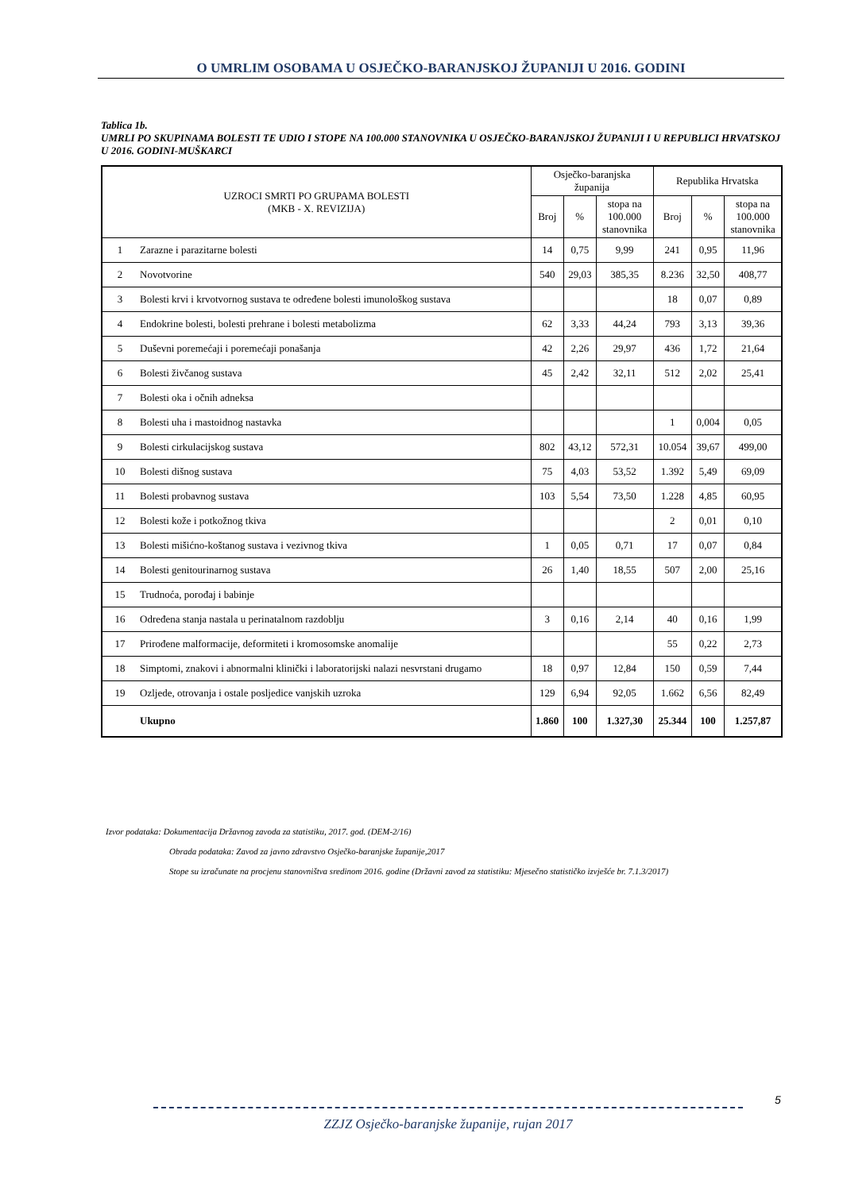O UMRLIM OSOBAMA U OSJEČKO-BARANJSKOJ ŽUPANIJI U 2016. GODINI
Tablica 1b.
UMRLI PO SKUPINAMA BOLESTI TE UDIO I STOPE NA 100.000 STANOVNIKA U OSJEČKO-BARANJSKOJ ŽUPANIJI I U REPUBLICI HRVATSKOJ U 2016. GODINI-MUŠKARCI
| UZROCI SMRTI PO GRUPAMA BOLESTI (MKB - X. REVIZIJA) | | Osječko-baranjska županija | | | Republika Hrvatska | | |
| --- | --- | --- | --- | --- | --- | --- | --- |
| | | Broj | % | stopa na 100.000 stanovnika | Broj | % | stopa na 100.000 stanovnika |
| 1 | Zarazne i parazitarne bolesti | 14 | 0,75 | 9,99 | 241 | 0,95 | 11,96 |
| 2 | Novotvorine | 540 | 29,03 | 385,35 | 8.236 | 32,50 | 408,77 |
| 3 | Bolesti krvi i krvotvornog sustava te određene bolesti imunološkog sustava | | | | 18 | 0,07 | 0,89 |
| 4 | Endokrine bolesti, bolesti prehrane i bolesti metabolizma | 62 | 3,33 | 44,24 | 793 | 3,13 | 39,36 |
| 5 | Duševni poremećaji i poremećaji ponašanja | 42 | 2,26 | 29,97 | 436 | 1,72 | 21,64 |
| 6 | Bolesti živčanog sustava | 45 | 2,42 | 32,11 | 512 | 2,02 | 25,41 |
| 7 | Bolesti oka i očnih adneksa | | | | | | |
| 8 | Bolesti uha i mastoidnog nastavka | | | | 1 | 0,004 | 0,05 |
| 9 | Bolesti cirkulacijskog sustava | 802 | 43,12 | 572,31 | 10.054 | 39,67 | 499,00 |
| 10 | Bolesti dišnog sustava | 75 | 4,03 | 53,52 | 1.392 | 5,49 | 69,09 |
| 11 | Bolesti probavnog sustava | 103 | 5,54 | 73,50 | 1.228 | 4,85 | 60,95 |
| 12 | Bolesti kože i potkožnog tkiva | | | | 2 | 0,01 | 0,10 |
| 13 | Bolesti mišićno-koštanog sustava i vezivnog tkiva | 1 | 0,05 | 0,71 | 17 | 0,07 | 0,84 |
| 14 | Bolesti genitourinarnog sustava | 26 | 1,40 | 18,55 | 507 | 2,00 | 25,16 |
| 15 | Trudnoća, porođaj i babinje | | | | | | |
| 16 | Određena stanja nastala u perinatalnom razdoblju | 3 | 0,16 | 2,14 | 40 | 0,16 | 1,99 |
| 17 | Prirođene malformacije, deformiteti i kromosomske anomalije | | | | 55 | 0,22 | 2,73 |
| 18 | Simptomi, znakovi i abnormalni klinički i laboratorijski nalazi nesvrstani drugamo | 18 | 0,97 | 12,84 | 150 | 0,59 | 7,44 |
| 19 | Ozljede, otrovanja i ostale posljedice vanjskih uzroka | 129 | 6,94 | 92,05 | 1.662 | 6,56 | 82,49 |
| | Ukupno | 1.860 | 100 | 1.327,30 | 25.344 | 100 | 1.257,87 |
Izvor podataka: Dokumentacija Državnog zavoda za statistiku, 2017. god. (DEM-2/16)
Obrada podataka: Zavod za javno zdravstvo Osječko-baranjske županije,2017
Stope su izračunate na procjenu stanovništva sredinom 2016. godine (Državni zavod za statistiku: Mjesečno statističko izvješće br. 7.1.3/2017)
5
ZZJZ Osječko-baranjske županije, rujan 2017